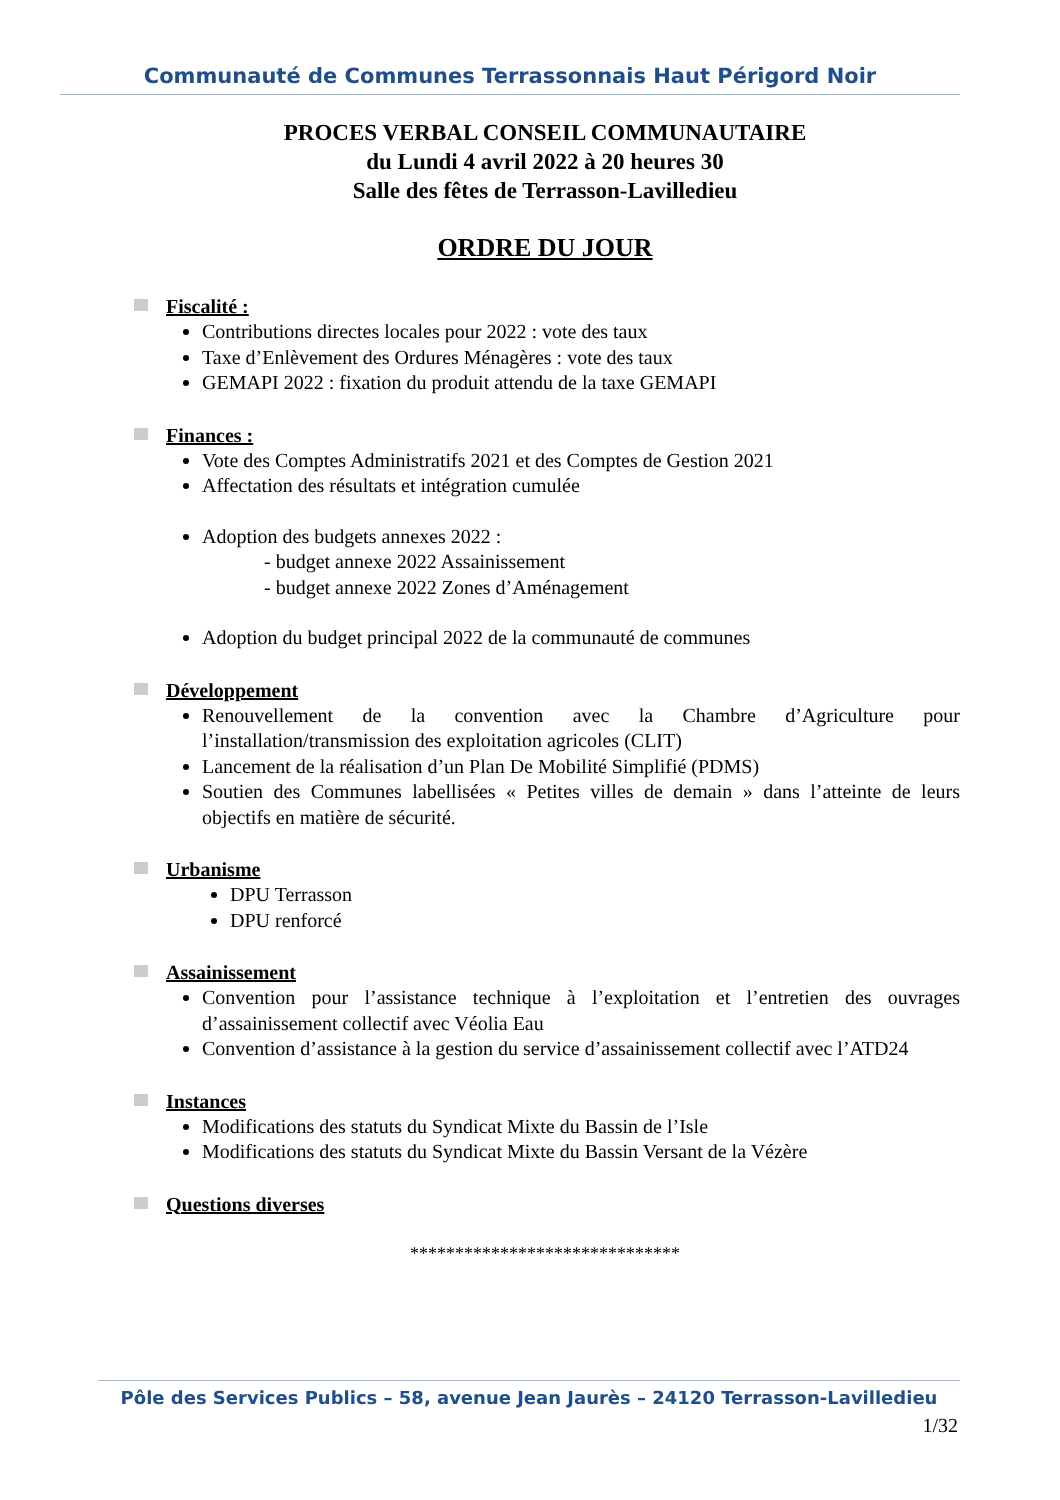Communauté de Communes Terrassonnais Haut Périgord Noir
PROCES VERBAL CONSEIL COMMUNAUTAIRE
du Lundi 4 avril 2022 à 20 heures 30
Salle des fêtes de Terrasson-Lavilledieu
ORDRE DU JOUR
Fiscalité :
Contributions directes locales pour 2022 : vote des taux
Taxe d’Enlèvement des Ordures Ménagères : vote des taux
GEMAPI 2022 : fixation du produit attendu de la taxe GEMAPI
Finances :
Vote des Comptes Administratifs 2021 et des Comptes de Gestion 2021
Affectation des résultats et intégration cumulée
Adoption des budgets annexes 2022 :
- budget annexe 2022 Assainissement
- budget annexe 2022 Zones d’Aménagement
Adoption du budget principal 2022 de la communauté de communes
Développement
Renouvellement de la convention avec la Chambre d’Agriculture pour l’installation/transmission des exploitation agricoles (CLIT)
Lancement de la réalisation d’un Plan De Mobilité Simplifié (PDMS)
Soutien des Communes labellisées « Petites villes de demain » dans l’atteinte de leurs objectifs en matière de sécurité.
Urbanisme
DPU Terrasson
DPU renforcé
Assainissement
Convention pour l’assistance technique à l’exploitation et l’entretien des ouvrages d’assainissement collectif avec Véolia Eau
Convention d’assistance à la gestion du service d’assainissement collectif avec l’ATD24
Instances
Modifications des statuts du Syndicat Mixte du Bassin de l’Isle
Modifications des statuts du Syndicat Mixte du Bassin Versant de la Vézère
Questions diverses
******************************
Pôle des Services Publics – 58, avenue Jean Jaurès – 24120 Terrasson-Lavilledieu
1/32